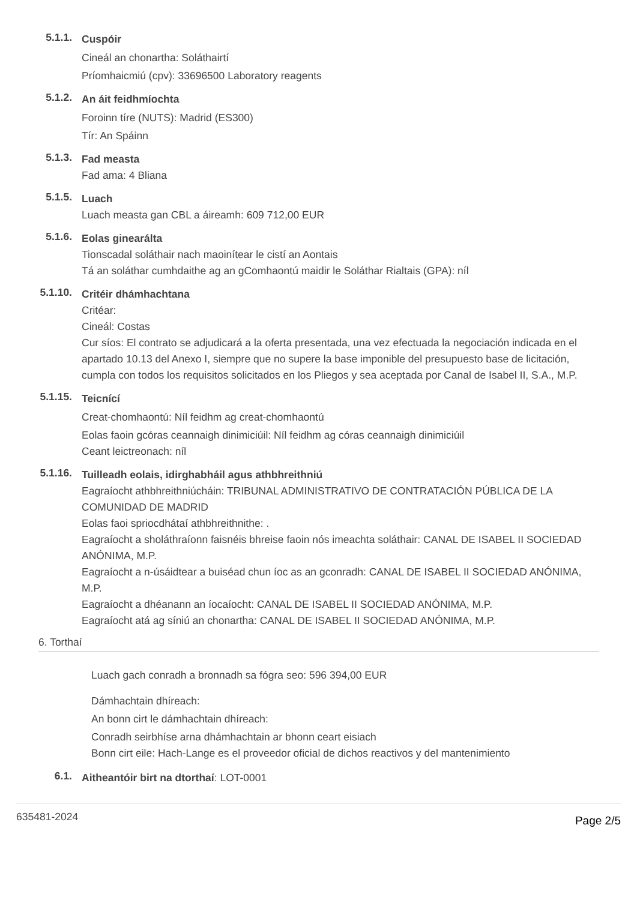5.1.1.
Cuspóir
Cineál an chonartha: Soláthairtí
Príomhaicmiú (cpv): 33696500 Laboratory reagents
5.1.2.
An áit feidhmíochta
Foroinn tíre (NUTS): Madrid (ES300)
Tír: An Spáinn
5.1.3.
Fad measta
Fad ama: 4 Bliana
5.1.5.
Luach
Luach measta gan CBL a áireamh: 609 712,00 EUR
5.1.6.
Eolas ginearálta
Tionscadal soláthair nach maoinítear le cistí an Aontais
Tá an soláthar cumhdaithe ag an gComhaontú maidir le Soláthar Rialtais (GPA): níl
5.1.10.
Critéir dhámhachtana
Critéar:
Cineál: Costas
Cur síos: El contrato se adjudicará a la oferta presentada, una vez efectuada la negociación indicada en el apartado 10.13 del Anexo I, siempre que no supere la base imponible del presupuesto base de licitación, cumpla con todos los requisitos solicitados en los Pliegos y sea aceptada por Canal de Isabel II, S.A., M.P.
5.1.15.
Teicnící
Creat-chomhaontú: Níl feidhm ag creat-chomhaontú
Eolas faoin gcóras ceannaigh dinimiciúil: Níl feidhm ag córas ceannaigh dinimiciúil
Ceant leictreonach: níl
5.1.16.
Tuilleadh eolais, idirghabháil agus athbhreithniú
Eagraíocht athbhreithniúcháin: TRIBUNAL ADMINISTRATIVO DE CONTRATACIÓN PÚBLICA DE LA COMUNIDAD DE MADRID
Eolas faoi spriocdhátaí athbhreithnithe: .
Eagraíocht a sholáthraíonn faisnéis bhreise faoin nós imeachta soláthair: CANAL DE ISABEL II SOCIEDAD ANÓNIMA, M.P.
Eagraíocht a n-úsáidtear a buiséad chun íoc as an gconradh: CANAL DE ISABEL II SOCIEDAD ANÓNIMA, M.P.
Eagraíocht a dhéanann an íocaíocht: CANAL DE ISABEL II SOCIEDAD ANÓNIMA, M.P.
Eagraíocht atá ag síniú an chonartha: CANAL DE ISABEL II SOCIEDAD ANÓNIMA, M.P.
6. Torthaí
Luach gach conradh a bronnadh sa fógra seo: 596 394,00 EUR
Dámhachtain dhíreach:
An bonn cirt le dámhachtain dhíreach:
Conradh seirbhíse arna dhámhachtain ar bhonn ceart eisiach
Bonn cirt eile: Hach-Lange es el proveedor oficial de dichos reactivos y del mantenimiento
6.1.
Aitheantóir birt na dtorthaí: LOT-0001
635481-2024 Page 2/5